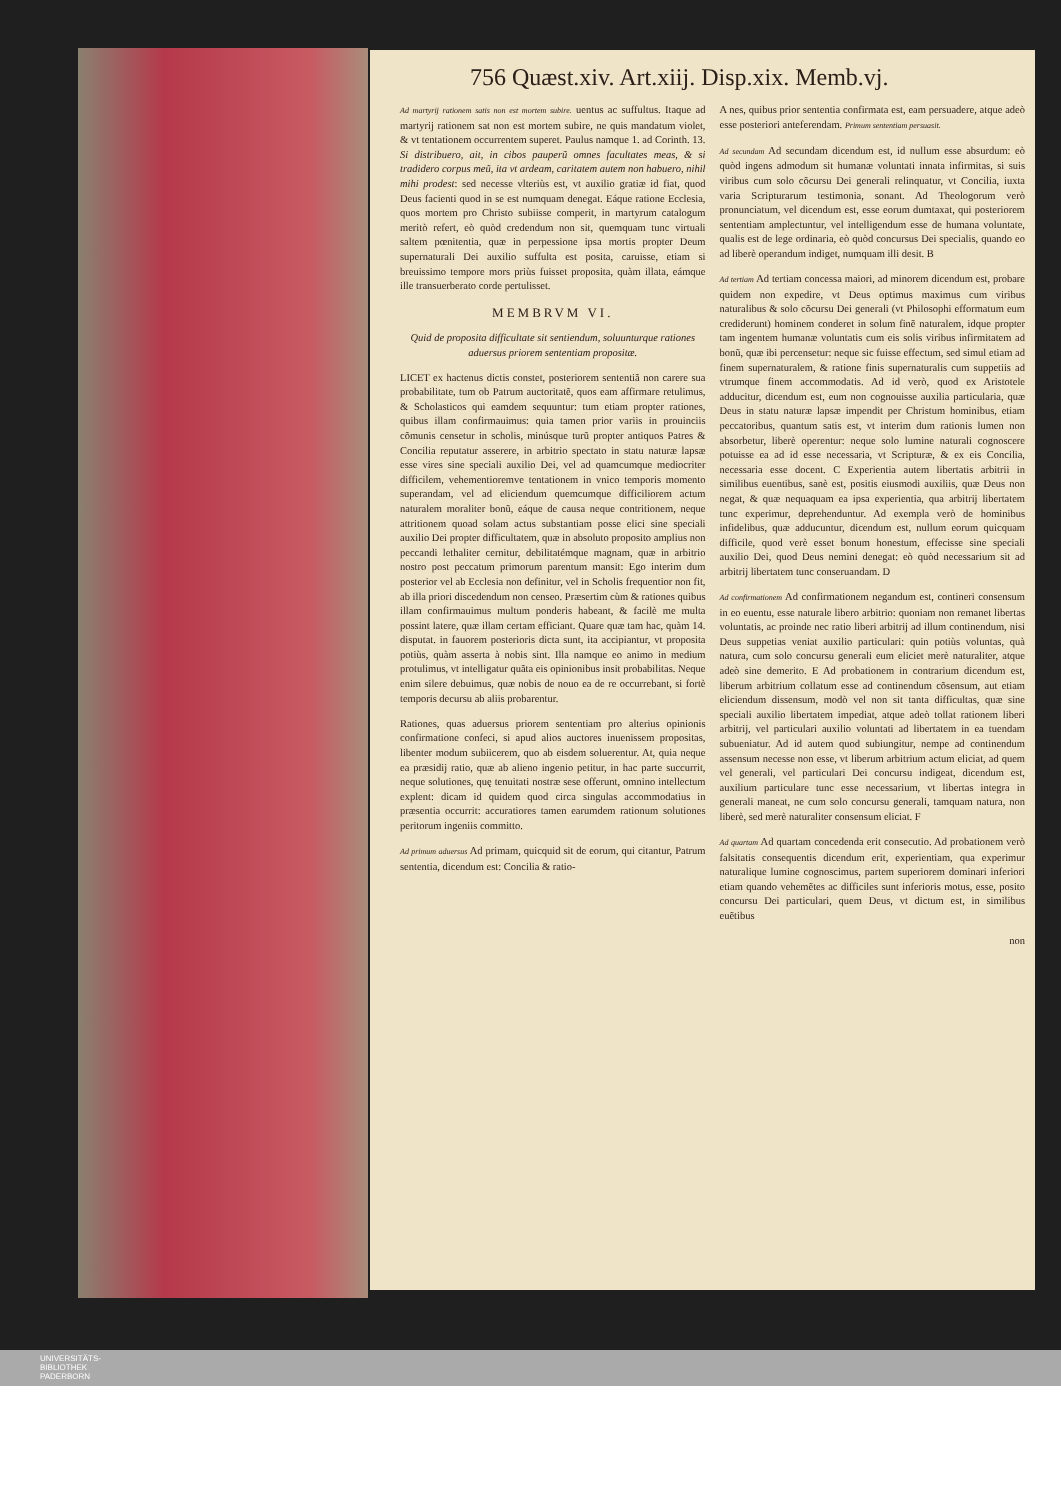756 Quæst.xiv. Art.xiij. Disp.xix. Memb.vj.
Ad martyrij rationem satis non est mortem subire. uentus ac suffultus. Itaque ad martyrij rationem sat non est mortem subire, ne quis mandatum violet, & vt tentationem occurrentem superet. Paulus namque 1. ad Corinth. 13. Si distribuero, ait, in cibos pauperũ omnes facultates meas, & si tradidero corpus meũ, ita vt ardeam, caritatem autem non habuero, nihil mihi prodest: sed necesse vlteriùs est, vt auxilio gratiæ id fiat, quod Deus facienti quod in se est numquam denegat. Eáque ratione Ecclesia, quos mortem pro Christo subiisse comperit, in martyrum catalogum meritò refert, eò quòd credendum non sit, quemquam tunc virtuali saltem pœnitentia, quæ in perpessione ipsa mortis propter Deum supernaturali Dei auxilio suffulta est posita, caruisse, etiam si breuissimo tempore mors priùs fuisset proposita, quàm illata, eámque ille transuerberato corde pertulisset.
MEMBRVM VI.
Quid de proposita difficultate sit sentiendum, soluunturque rationes aduersus priorem sententiam propositæ.
LICET ex hactenus dictis constet, posteriorem sententiã non carere sua probabilitate, tum ob Patrum auctoritatẽ, quos eam affirmare retulimus, & Scholasticos qui eamdem sequuntur: tum etiam propter rationes, quibus illam confirmauimus: quia tamen prior variis in prouinciis cõmunis censetur in scholis, minúsque turũ propter antiquos Patres & Concilia reputatur asserere, in arbitrio spectato in statu naturæ lapsæ esse vires sine speciali auxilio Dei, vel ad quamcumque mediocriter difficilem, vehementioremve tentationem in vnico temporis momento superandam, vel ad eliciendum quemcumque difficiliorem actum naturalem moraliter bonũ, eáque de causa neque contritionem, neque attritionem quoad solam actus substantiam posse elici sine speciali auxilio Dei propter difficultatem, quæ in absoluto proposito amplius non peccandi lethaliter cernitur, debilitatémque magnam, quæ in arbitrio nostro post peccatum primorum parentum mansit: Ego interim dum posterior vel ab Ecclesia non definitur, vel in Scholis frequentior non fit, ab illa priori discedendum non censeo. Præsertim cùm & rationes quibus illam confirmauimus multum ponderis habeant, & facilè me multa possint latere, quæ illam certam efficiant. Quare quæ tam hac, quàm 14. disputat. in fauorem posterioris dicta sunt, ita accipiantur, vt proposita potiùs, quàm asserta à nobis sint. Illa namque eo animo in medium protulimus, vt intelligatur quãta eis opinionibus insit probabilitas. Neque enim silere debuimus, quæ nobis de nouo ea de re occurrebant, si fortè temporis decursu ab aliis probarentur.
Rationes, quas aduersus priorem sententiam pro alterius opinionis confirmatione confeci, si apud alios auctores inuenissem propositas, libenter modum subiicerem, quo ab eisdem soluerentur. At, quia neque ea præsidij ratio, quæ ab alieno ingenio petitur, in hac parte succurrit, neque solutiones, quę tenuitati nostræ sese offerunt, omnino intellectum explent: dicam id quidem quod circa singulas accommodatius in præsentia occurrit: accuratiores tamen earumdem rationum solutiones peritorum ingeniis committo.
Ad primum aduersus Ad primam, quicquid sit de eorum, qui citantur, Patrum sententia, dicendum est: Concilia & ratio-
A nes, quibus prior sententia confirmata est, eam persuadere, atque adeò esse posteriori anteferendam. Primum sententiam persuasit.
Ad secundam Ad secundam dicendum est, id nullum esse absurdum: eò quòd ingens admodum sit humanæ voluntati innata infirmitas, si suis viribus cum solo cõcursu Dei generali relinquatur, vt Concilia, iuxta varia Scripturarum testimonia, sonant. Ad Theologorum verò pronunciatum, vel dicendum est, esse eorum dumtaxat, qui posteriorem sententiam amplectuntur, vel intelligendum esse de humana voluntate, qualis est de lege ordinaria, eò quòd concursus Dei specialis, quando eo ad liberè operandum indiget, numquam illi desit. B
Ad tertiam Ad tertiam concessa maiori, ad minorem dicendum est, probare quidem non expedire, vt Deus optimus maximus cum viribus naturalibus & solo cõcursu Dei generali (vt Philosophi efformatum eum crediderunt) hominem conderet in solum finẽ naturalem, idque propter tam ingentem humanæ voluntatis cum eis solis viribus infirmitatem ad bonũ, quæ ibi percensetur: neque sic fuisse effectum, sed simul etiam ad finem supernaturalem, & ratione finis supernaturalis cum suppetiis ad vtrumque finem accommodatis. Ad id verò, quod ex Aristotele adducitur, dicendum est, eum non cognouisse auxilia particularia, quæ Deus in statu naturæ lapsæ impendit per Christum hominibus, etiam peccatoribus, quantum satis est, vt interim dum rationis lumen non absorbetur, liberè operentur: neque solo lumine naturali cognoscere potuisse ea ad id esse necessaria, vt Scripturæ, & ex eis Concilia, necessaria esse docent. C Experientia autem libertatis arbitrii in similibus euentibus, sanè est, positis eiusmodi auxiliis, quæ Deus non negat, & quæ nequaquam ea ipsa experientia, qua arbitrij libertatem tunc experimur, deprehenduntur. Ad exempla verò de hominibus infidelibus, quæ adducuntur, dicendum est, nullum eorum quicquam difficile, quod verè esset bonum honestum, effecisse sine speciali auxilio Dei, quod Deus nemini denegat: eò quòd necessarium sit ad arbitrij libertatem tunc conseruandam. D
Ad confirmationem Ad confirmationem negandum est, contineri consensum in eo euentu, esse naturale libero arbitrio: quoniam non remanet libertas voluntatis, ac proinde nec ratio liberi arbitrij ad illum continendum, nisi Deus suppetias veniat auxilio particulari: quin potiùs voluntas, quà natura, cum solo concursu generali eum eliciet merè naturaliter, atque adeò sine demerito. E Ad probationem in contrarium dicendum est, liberum arbitrium collatum esse ad continendum cõsensum, aut etiam eliciendum dissensum, modò vel non sit tanta difficultas, quæ sine speciali auxilio libertatem impediat, atque adeò tollat rationem liberi arbitrij, vel particulari auxilio voluntati ad libertatem in ea tuendam subueniatur. Ad id autem quod subiungitur, nempe ad continendum assensum necesse non esse, vt liberum arbitrium actum eliciat, ad quem vel generali, vel particulari Dei concursu indigeat, dicendum est, auxilium particulare tunc esse necessarium, vt libertas integra in generali maneat, ne cum solo concursu generali, tamquam natura, non liberè, sed merè naturaliter consensum eliciat. F
Ad quartam Ad quartam concedenda erit consecutio. Ad probationem verò falsitatis consequentis dicendum erit, experientiam, qua experimur naturalique lumine cognoscimus, partem superiorem dominari inferiori etiam quando vehemẽtes ac difficiles sunt inferioris motus, esse, posito concursu Dei particulari, quem Deus, vt dictum est, in similibus euẽtibus
non
UNIVERSITÄTS-
BIBLIOTHEK
PADERBORN